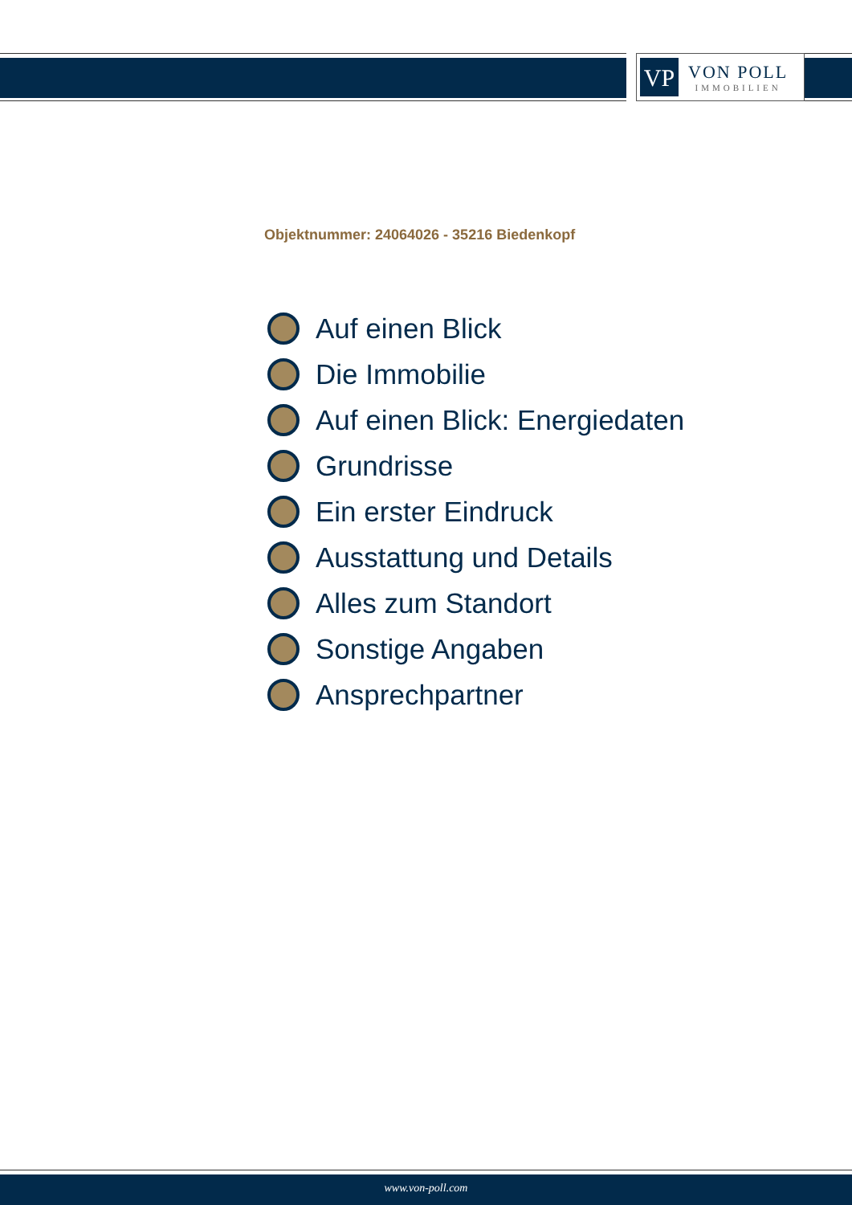VP
VON POLL
IMMOBILIEN
Objektnummer: 24064026 - 35216 Biedenkopf
Auf einen Blick
Die Immobilie
Auf einen Blick: Energiedaten
Grundrisse
Ein erster Eindruck
Ausstattung und Details
Alles zum Standort
Sonstige Angaben
Ansprechpartner
www.von-poll.com